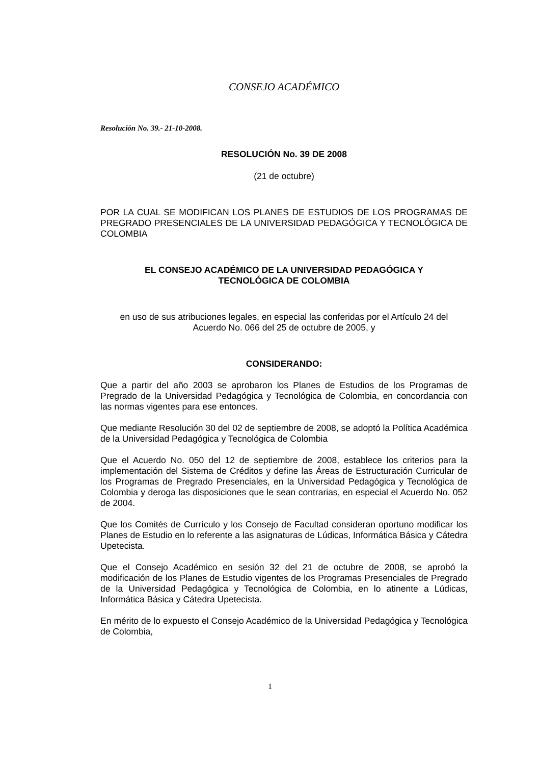CONSEJO ACADÉMICO
Resolución No. 39.- 21-10-2008.
RESOLUCIÓN No. 39 DE 2008
(21 de octubre)
POR LA CUAL SE MODIFICAN LOS PLANES DE ESTUDIOS DE LOS PROGRAMAS DE PREGRADO PRESENCIALES DE LA UNIVERSIDAD PEDAGÓGICA Y TECNOLÓGICA DE COLOMBIA
EL CONSEJO ACADÉMICO DE LA UNIVERSIDAD PEDAGÓGICA Y
TECNOLÓGICA DE COLOMBIA
en uso de sus atribuciones legales, en especial las conferidas por el Artículo 24 del
Acuerdo No. 066 del 25 de octubre de 2005, y
CONSIDERANDO:
Que a partir del año 2003 se aprobaron los Planes de Estudios de los Programas de Pregrado de la Universidad Pedagógica y Tecnológica de Colombia, en concordancia con las normas vigentes para ese entonces.
Que mediante Resolución 30 del 02 de septiembre de 2008, se adoptó la Política Académica de la Universidad Pedagógica y Tecnológica de Colombia
Que el Acuerdo No. 050 del 12 de septiembre de 2008, establece los criterios para la implementación del Sistema de Créditos y define las Áreas de Estructuración Curricular de los Programas de Pregrado Presenciales, en la Universidad Pedagógica y Tecnológica de Colombia y deroga las disposiciones que le sean contrarias, en especial el Acuerdo No. 052 de 2004.
Que los Comités de Currículo y los Consejo de Facultad consideran oportuno modificar los Planes de Estudio en lo referente a las asignaturas de Lúdicas, Informática Básica y Cátedra Upetecista.
Que el Consejo Académico en sesión 32 del 21 de octubre de 2008, se aprobó la modificación de los Planes de Estudio vigentes de los Programas Presenciales de Pregrado de la Universidad Pedagógica y Tecnológica de Colombia, en lo atinente a Lúdicas, Informática Básica y Cátedra Upetecista.
En mérito de lo expuesto el Consejo Académico de la Universidad Pedagógica y Tecnológica de Colombia,
1